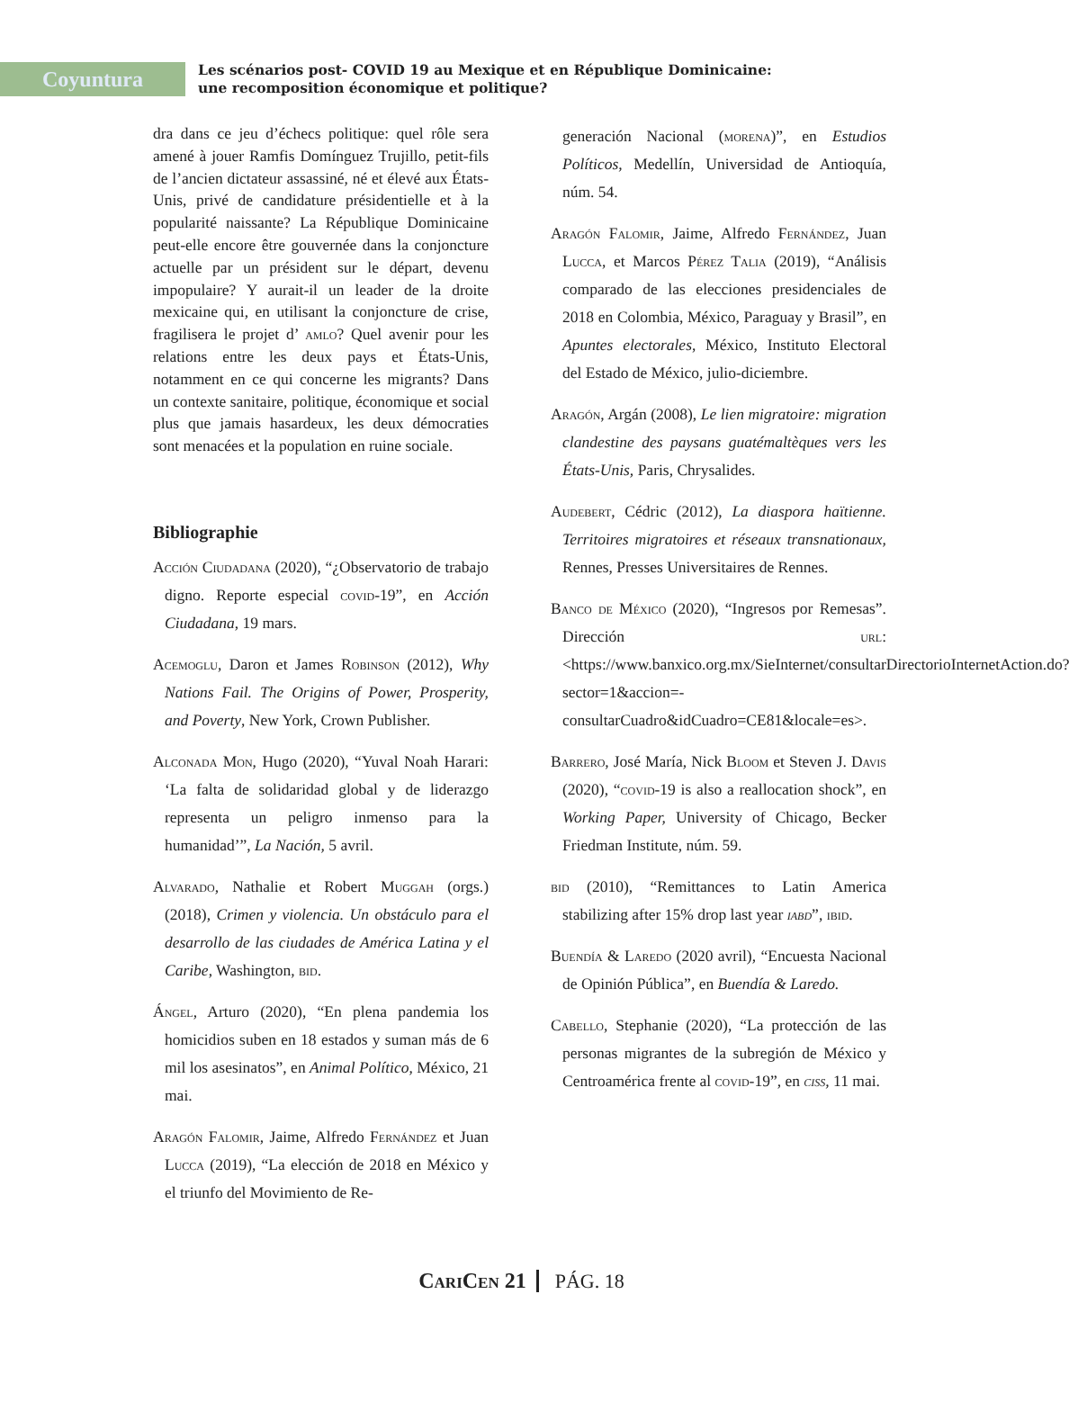Coyuntura
Les scénarios post- COVID 19 au Mexique et en République Dominicaine:
une recomposition économique et politique?
dra dans ce jeu d’échecs politique: quel rôle sera amené à jouer Ramfis Domínguez Trujillo, petit-fils de l’ancien dictateur assassiné, né et élevé aux États-Unis, privé de candidature présidentielle et à la popularité naissante? La République Dominicaine peut-elle encore être gouvernée dans la conjoncture actuelle par un président sur le départ, devenu impopulaire? Y aurait-il un leader de la droite mexicaine qui, en utilisant la conjoncture de crise, fragilisera le projet d’ amlo? Quel avenir pour les relations entre les deux pays et États-Unis, notamment en ce qui concerne les migrants? Dans un contexte sanitaire, politique, économique et social plus que jamais hasardeux, les deux démocraties sont menacées et la population en ruine sociale.
Bibliographie
Acción Ciudadana (2020), “¿Observatorio de trabajo digno. Reporte especial covid-19”, en Acción Ciudadana, 19 mars.
Acemoglu, Daron et James Robinson (2012), Why Nations Fail. The Origins of Power, Prosperity, and Poverty, New York, Crown Publisher.
Alconada Mon, Hugo (2020), “Yuval Noah Harari: ‘La falta de solidaridad global y de liderazgo representa un peligro inmenso para la humanidad’”, La Nación, 5 avril.
Alvarado, Nathalie et Robert Muggah (orgs.) (2018), Crimen y violencia. Un obstáculo para el desarrollo de las ciudades de América Latina y el Caribe, Washington, bid.
Ángel, Arturo (2020), “En plena pandemia los homicidios suben en 18 estados y suman más de 6 mil los asesinatos”, en Animal Político, México, 21 mai.
Aragón Falomir, Jaime, Alfredo Fernández et Juan Lucca (2019), “La elección de 2018 en México y el triunfo del Movimiento de Re-
generación Nacional (morena)”, en Estudios Políticos, Medellín, Universidad de Antioquía, núm. 54.
Aragón Falomir, Jaime, Alfredo Fernández, Juan Lucca, et Marcos Pérez Talia (2019), “Análisis comparado de las elecciones presidenciales de 2018 en Colombia, México, Paraguay y Brasil”, en Apuntes electorales, México, Instituto Electoral del Estado de México, julio-diciembre.
Aragón, Argán (2008), Le lien migratoire: migration clandestine des paysans guatémaltèques vers les États-Unis, Paris, Chrysalides.
Audebert, Cédric (2012), La diaspora haïtienne. Territoires migratoires et réseaux transnationaux, Rennes, Presses Universitaires de Rennes.
Banco de México (2020), “Ingresos por Remesas”. Dirección url: <https://www.banxico.org.mx/SieInternet/consultarDirectorioInternetAction.do?sector=1&accion=-consultarCuadro&idCuadro=CE81&locale=es>.
Barrero, José María, Nick Bloom et Steven J. Davis (2020), “covid-19 is also a reallocation shock”, en Working Paper, University of Chicago, Becker Friedman Institute, núm. 59.
bid (2010), “Remittances to Latin America stabilizing after 15% drop last year iabd”, ibid.
Buendía & Laredo (2020 avril), “Encuesta Nacional de Opinión Pública”, en Buendía & Laredo.
Cabello, Stephanie (2020), “La protección de las personas migrantes de la subregión de México y Centroamérica frente al covid-19”, en ciss, 11 mai.
CariCen 21 PÁG. 18